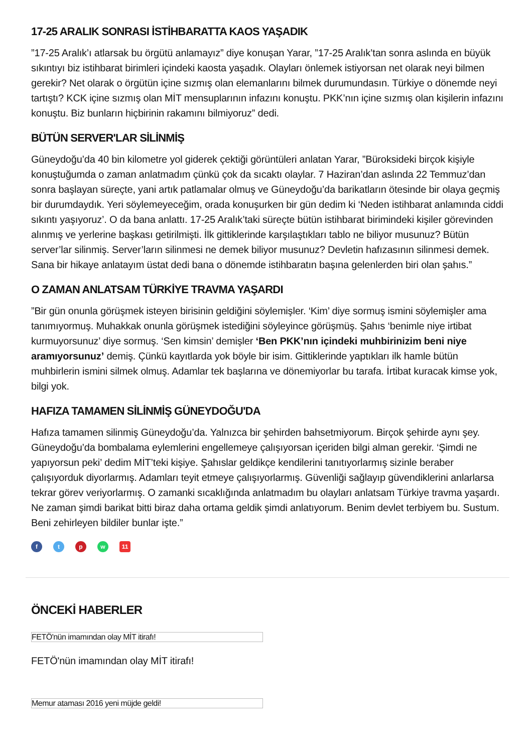17-25 ARALIK SONRASI İSTİHBARATTA KAOS YAŞADIK
”17-25 Aralık’ı atlarsak bu örgütü anlamayız” diye konuşan Yarar, ”17-25 Aralık’tan sonra aslında en büyük sıkıntıyı biz istihbarat birimleri içindeki kaosta yaşadık. Olayları önlemek istiyorsan net olarak neyi bilmen gerekir? Net olarak o örgütün içine sızmış olan elemanlarını bilmek durumundasın. Türkiye o dönemde neyi tartıştı? KCK içine sızmış olan MİT mensuplarının infazını konuştu. PKK’nın içine sızmış olan kişilerin infazını konuştu. Biz bunların hiçbirinin rakamını bilmiyoruz” dedi.
BÜTÜN SERVER'LAR SİLİNMİŞ
Güneydoğu’da 40 bin kilometre yol giderek çektiği görüntüleri anlatan Yarar, ”Büroksideki birçok kişiyle konuştuğumda o zaman anlatmadım çünkü çok da sıcaktı olaylar. 7 Haziran’dan aslında 22 Temmuz’dan sonra başlayan süreçte, yani artık patlamalar olmuş ve Güneydoğu’da barikatların ötesinde bir olaya geçmiş bir durumdaydık. Yeri söylemeyeceğim, orada konuşurken bir gün dedim ki ‘Neden istihbarat anlamında ciddi sıkıntı yaşıyoruz’. O da bana anlattı. 17-25 Aralık’taki süreçte bütün istihbarat birimindeki kişiler görevinden alınmış ve yerlerine başkası getirilmişti. İlk gittiklerinde karşılaştıkları tablo ne biliyor musunuz? Bütün server’lar silinmiş. Server’ların silinmesi ne demek biliyor musunuz? Devletin hafızasının silinmesi demek. Sana bir hikaye anlatayım üstat dedi bana o dönemde istihbaratın başına gelenlerden biri olan şahıs.”
O ZAMAN ANLATSAM TÜRKİYE TRAVMA YAŞARDI
”Bir gün onunla görüşmek isteyen birisinin geldiğini söylemişler. ‘Kim’ diye sormuş ismini söylemişler ama tanımıyormuş. Muhakkak onunla görüşmek istediğini söyleyince görüşmüş. Şahıs ‘benimle niye irtibat kurmuyorsunuz’ diye sormuş. ‘Sen kimsin’ demişler ‘Ben PKK’nın içindeki muhbirinizim beni niye aramıyorsunuz’ demiş. Çünkü kayıtlarda yok böyle bir isim. Gittiklerinde yaptıkları ilk hamle bütün muhbirlerin ismini silmek olmuş. Adamlar tek başlarına ve dönemiyorlar bu tarafa. İrtibat kuracak kimse yok, bilgi yok.
HAFIZA TAMAMEN SİLİNMİŞ GÜNEYDOĞU'DA
Hafıza tamamen silinmiş Güneydoğu’da. Yalnızca bir şehirden bahsetmiyorum. Birçok şehirde aynı şey. Güneydoğu’da bombalama eylemlerini engellemeye çalışıyorsan içeriden bilgi alman gerekir. ‘Şimdi ne yapıyorsun peki’ dedim MİT’teki kişiye. Şahıslar geldikçe kendilerini tanıtıyorlarmış sizinle beraber çalışıyorduk diyorlarmış. Adamları teyit etmeye çalışıyorlarmış. Güvenliği sağlayıp güvendiklerini anlarlarsa tekrar görev veriyorlarmış. O zamanki sıcaklığında anlatmadım bu olayları anlatsam Türkiye travma yaşardı. Ne zaman şimdi barikat bitti biraz daha ortama geldik şimdi anlatıyorum. Benim devlet terbiyem bu. Sustum. Beni zehirleyen bildiler bunlar işte.”
f t p w 11
ÖNCEKİ HABERLER
FETÖ'nün imamından olay MİT itirafı!
FETÖ'nün imamından olay MİT itirafı!
Memur ataması 2016 yeni müjde geldi!